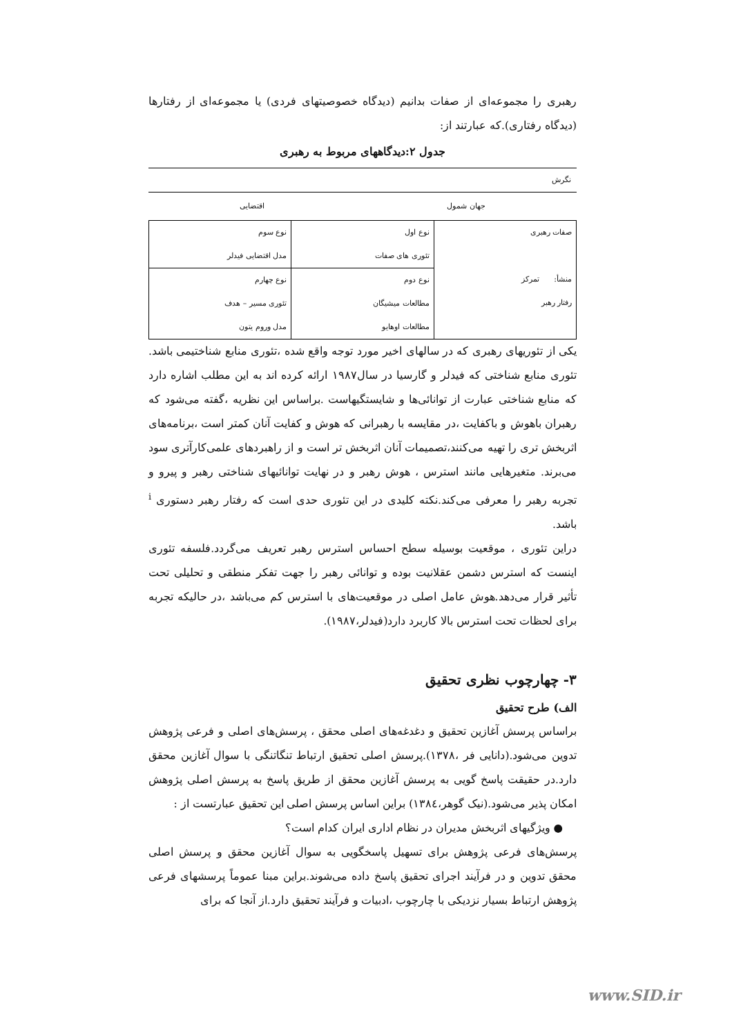رهبری را مجموعه‌ای از صفات بدانیم (دیدگاه خصوصیتهای فردی) یا مجموعه‌ای از رفتارها (دیدگاه رفتاری).که عبارتند از:
جدول ۲:دیدگاههای مربوط به رهبری
نگرش
جهان شمول اقتضایی
| صفات رهبری منشأ: تمرکز رفتار رهبر | نوع اول تئوری های صفات | نوع سوم مدل اقتضایی فیدلر |
| | نوع دوم مطالعات میشیگان مطالعات اوهایو | نوع چهارم تئوری مسیر – هدف مدل وروم یتون |
یکی از تئوریهای رهبری که در سالهای اخیر مورد توجه واقع شده ،تئوری منابع شناختیمی باشد. تئوری منابع شناختی که فیدلر و گارسیا در سال۱۹۸۷ ارائه کرده اند به این مطلب اشاره دارد که منابع شناختی عبارت از توانائی‌ها و شایستگیهاست .براساس این نظریه ،گفته می‌شود که رهبران باهوش و باکفایت ،در مقایسه با رهبرانی که هوش و کفایت آنان کمتر است ،برنامه‌های اثربخش تری را تهیه می‌کنند،تصمیمات آنان اثربخش تر است و از راهبردهای علمی‌کارآتری سود می‌برند. متغیرهایی مانند استرس ، هوش رهبر و در نهایت توانائیهای شناختی رهبر و پیرو و تجربه رهبر را معرفی می‌کند.نکته کلیدی در این تئوری حدی است که رفتار رهبر دستوری <sup>i</sup> باشد.
دراین تئوری ، موقعیت بوسیله سطح احساس استرس رهبر تعریف می‌گردد.فلسفه تئوری اینست که استرس دشمن عقلانیت بوده و توانائی رهبر را جهت تفکر منطقی و تحلیلی تحت تأثیر قرار می‌دهد.هوش عامل اصلی در موقعیت‌های با استرس کم می‌باشد ،در حالیکه تجربه برای لحظات تحت استرس بالا کاربرد دارد(فیدلر،۱۹۸۷).
۳- چهارچوب نظری تحقیق
الف) طرح تحقیق
براساس پرسش آغازین تحقیق و دغدغه‌های اصلی محقق ، پرسش‌های اصلی و فرعی پژوهش تدوین می‌شود.(دانایی فر ،۱۳۷۸).پرسش اصلی تحقیق ارتباط تنگاتنگی با سوال آغازین محقق دارد.در حقیقت پاسخ گویی به پرسش آغازین محقق از طریق پاسخ به پرسش اصلی پژوهش امکان پذیر می‌شود.(نیک گوهر،۱۳۸٤) براین اساس پرسش اصلی این تحقیق عبارتست از :
● ویژگیهای اثربخش مدیران در نظام اداری ایران کدام است؟
پرسش‌های فرعی پژوهش برای تسهیل پاسخگویی به سوال آغازین محقق و پرسش اصلی محقق تدوین و در فرآیند اجرای تحقیق پاسخ داده می‌شوند.براین مبنا عموماً پرسشهای فرعی پژوهش ارتباط بسیار نزدیکی با چارچوب ،ادبیات و فرآیند تحقیق دارد.از آنجا که برای
www.SID.ir